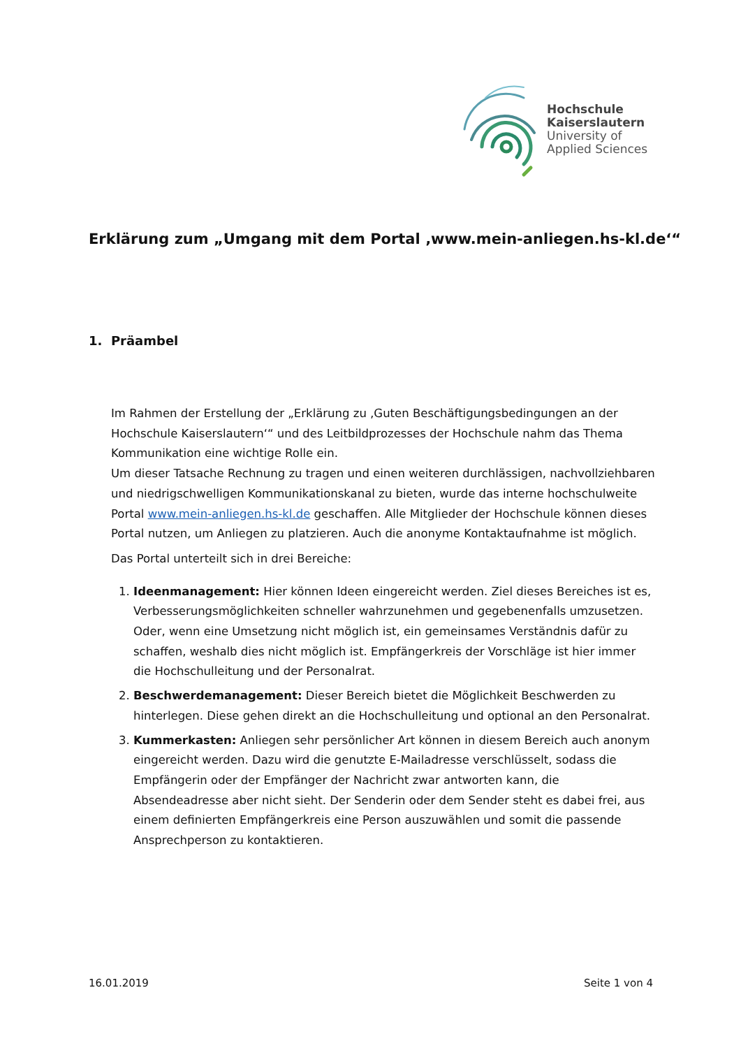Hochschule
Kaiserslautern
University of
Applied Sciences
Erklärung zum „Umgang mit dem Portal ‚www.mein-anliegen.hs-kl.de‘“
1. Präambel
Im Rahmen der Erstellung der „Erklärung zu ‚Guten Beschäftigungsbedingungen an der Hochschule Kaiserslautern‘“ und des Leitbildprozesses der Hochschule nahm das Thema Kommunikation eine wichtige Rolle ein.
Um dieser Tatsache Rechnung zu tragen und einen weiteren durchlässigen, nachvollziehbaren und niedrigschwelligen Kommunikationskanal zu bieten, wurde das interne hochschulweite Portal www.mein-anliegen.hs-kl.de geschaffen. Alle Mitglieder der Hochschule können dieses Portal nutzen, um Anliegen zu platzieren. Auch die anonyme Kontaktaufnahme ist möglich.
Das Portal unterteilt sich in drei Bereiche:
1. Ideenmanagement: Hier können Ideen eingereicht werden. Ziel dieses Bereiches ist es, Verbesserungsmöglichkeiten schneller wahrzunehmen und gegebenenfalls umzusetzen. Oder, wenn eine Umsetzung nicht möglich ist, ein gemeinsames Verständnis dafür zu schaffen, weshalb dies nicht möglich ist. Empfängerkreis der Vorschläge ist hier immer die Hochschulleitung und der Personalrat.
2. Beschwerdemanagement: Dieser Bereich bietet die Möglichkeit Beschwerden zu hinterlegen. Diese gehen direkt an die Hochschulleitung und optional an den Personalrat.
3. Kummerkasten: Anliegen sehr persönlicher Art können in diesem Bereich auch anonym eingereicht werden. Dazu wird die genutzte E-Mailadresse verschlüsselt, sodass die Empfängerin oder der Empfänger der Nachricht zwar antworten kann, die Absendeadresse aber nicht sieht. Der Senderin oder dem Sender steht es dabei frei, aus einem definierten Empfängerkreis eine Person auszuwählen und somit die passende Ansprechperson zu kontaktieren.
16.01.2019 Seite 1 von 4